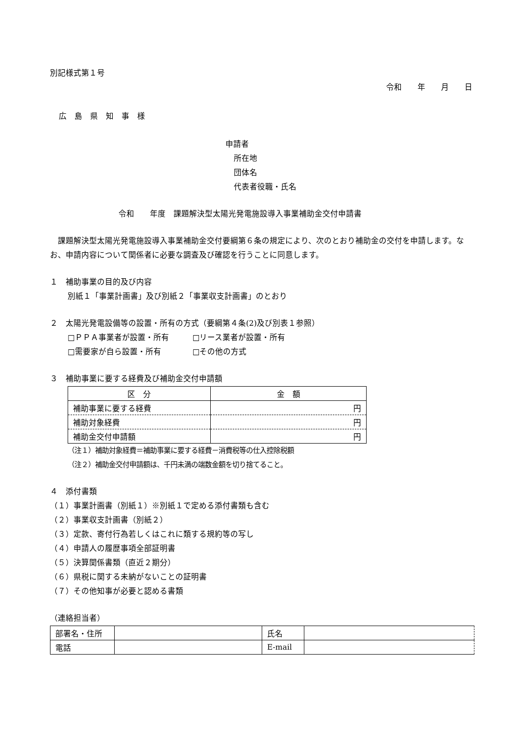別記様式第１号
令和　　年　　月　　日
広　島　県　知　事　様
申請者
所在地
団体名
代表者役職・氏名
令和　　年度　課題解決型太陽光発電施設導入事業補助金交付申請書
　課題解決型太陽光発電施設導入事業補助金交付要綱第６条の規定により、次のとおり補助金の交付を申請します。なお、申請内容について関係者に必要な調査及び確認を行うことに同意します。
１　補助事業の目的及び内容
別紙１「事業計画書」及び別紙２「事業収支計画書」のとおり
２　太陽光発電設備等の設置・所有の方式（要綱第４条(2)及び別表１参照）
□ＰＰＡ事業者が設置・所有　　　□リース業者が設置・所有
□需要家が自ら設置・所有　　　　□その他の方式
３　補助事業に要する経費及び補助金交付申請額
| 区 分 | 金 額 |
| --- | --- |
| 補助事業に要する経費 | 円 |
| 補助対象経費 | 円 |
| 補助金交付申請額 | 円 |
（注１）補助対象経費＝補助事業に要する経費－消費税等の仕入控除税額
（注２）補助金交付申請額は、千円未満の端数金額を切り捨てること。
４　添付書類
（１）事業計画書（別紙１）※別紙１で定める添付書類も含む
（２）事業収支計画書（別紙２）
（３）定款、寄付行為若しくはこれに類する規約等の写し
（４）申請人の履歴事項全部証明書
（５）決算関係書類（直近２期分）
（６）県税に関する未納がないことの証明書
（７）その他知事が必要と認める書類
（連絡担当者）
| 部署名・住所 | | 氏名 | |
| 電話 | | E-mail | |